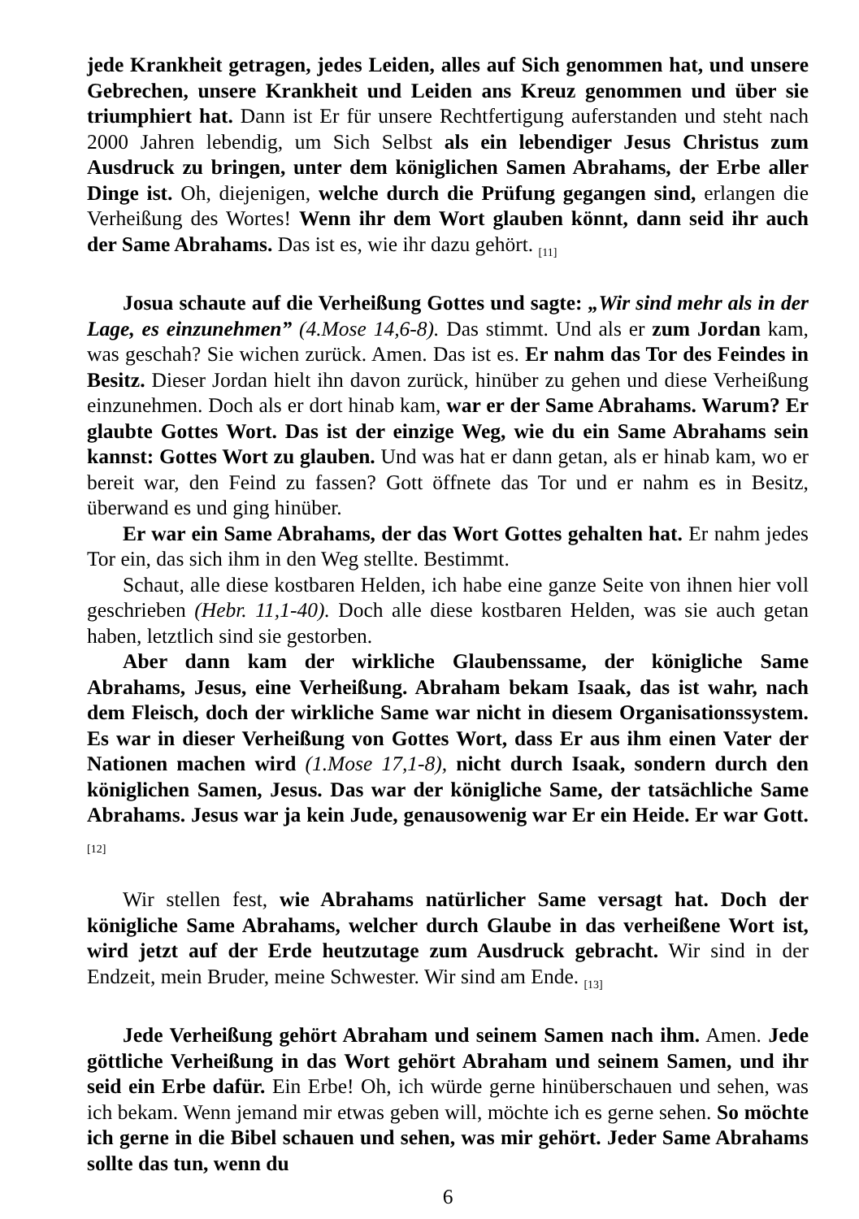jede Krankheit getragen, jedes Leiden, alles auf Sich genommen hat, und unsere Gebrechen, unsere Krankheit und Leiden ans Kreuz genommen und über sie triumphiert hat. Dann ist Er für unsere Rechtfertigung auferstanden und steht nach 2000 Jahren lebendig, um Sich Selbst als ein lebendiger Jesus Christus zum Ausdruck zu bringen, unter dem königlichen Samen Abrahams, der Erbe aller Dinge ist. Oh, diejenigen, welche durch die Prüfung gegangen sind, erlangen die Verheißung des Wortes! Wenn ihr dem Wort glauben könnt, dann seid ihr auch der Same Abrahams. Das ist es, wie ihr dazu gehört. <sub>[11]</sub>
Josua schaute auf die Verheißung Gottes und sagte: „Wir sind mehr als in der Lage, es einzunehmen” (4.Mose 14,6-8). Das stimmt. Und als er zum Jordan kam, was geschah? Sie wichen zurück. Amen. Das ist es. Er nahm das Tor des Feindes in Besitz. Dieser Jordan hielt ihn davon zurück, hinüber zu gehen und diese Verheißung einzunehmen. Doch als er dort hinab kam, war er der Same Abrahams. Warum? Er glaubte Gottes Wort. Das ist der einzige Weg, wie du ein Same Abrahams sein kannst: Gottes Wort zu glauben. Und was hat er dann getan, als er hinab kam, wo er bereit war, den Feind zu fassen? Gott öffnete das Tor und er nahm es in Besitz, überwand es und ging hinüber.
Er war ein Same Abrahams, der das Wort Gottes gehalten hat. Er nahm jedes Tor ein, das sich ihm in den Weg stellte. Bestimmt.
Schaut, alle diese kostbaren Helden, ich habe eine ganze Seite von ihnen hier voll geschrieben (Hebr. 11,1-40). Doch alle diese kostbaren Helden, was sie auch getan haben, letztlich sind sie gestorben.
Aber dann kam der wirkliche Glaubenssame, der königliche Same Abrahams, Jesus, eine Verheißung. Abraham bekam Isaak, das ist wahr, nach dem Fleisch, doch der wirkliche Same war nicht in diesem Organisationssystem. Es war in dieser Verheißung von Gottes Wort, dass Er aus ihm einen Vater der Nationen machen wird (1.Mose 17,1-8), nicht durch Isaak, sondern durch den königlichen Samen, Jesus. Das war der königliche Same, der tatsächliche Same Abrahams. Jesus war ja kein Jude, genausowenig war Er ein Heide. Er war Gott. <sub>[12]</sub>
Wir stellen fest, wie Abrahams natürlicher Same versagt hat. Doch der königliche Same Abrahams, welcher durch Glaube in das verheißene Wort ist, wird jetzt auf der Erde heutzutage zum Ausdruck gebracht. Wir sind in der Endzeit, mein Bruder, meine Schwester. Wir sind am Ende. <sub>[13]</sub>
Jede Verheißung gehört Abraham und seinem Samen nach ihm. Amen. Jede göttliche Verheißung in das Wort gehört Abraham und seinem Samen, und ihr seid ein Erbe dafür. Ein Erbe! Oh, ich würde gerne hinüberschauen und sehen, was ich bekam. Wenn jemand mir etwas geben will, möchte ich es gerne sehen. So möchte ich gerne in die Bibel schauen und sehen, was mir gehört. Jeder Same Abrahams sollte das tun, wenn du
6